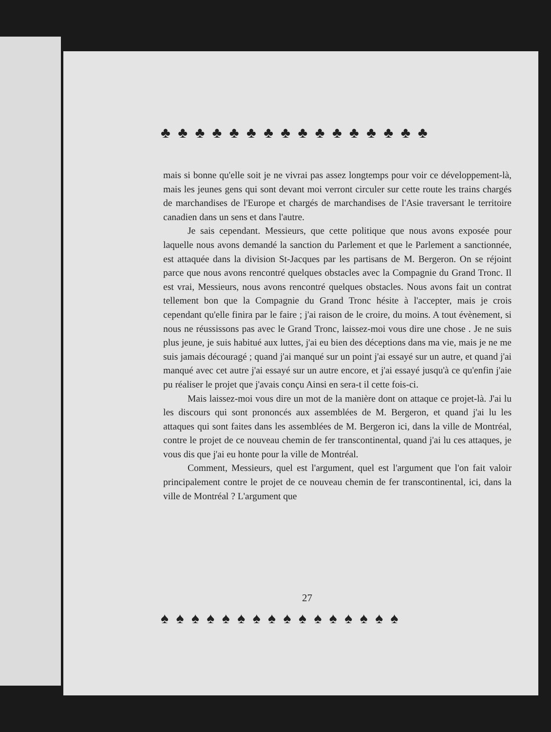♣ ♣ ♣ ♣ ♣ ♣ ♣ ♣ ♣ ♣ ♣ ♣ ♣ ♣ ♣ ♣
mais si bonne qu'elle soit je ne vivrai pas assez longtemps pour voir ce développement-là, mais les jeunes gens qui sont devant moi verront circuler sur cette route les trains chargés de marchandises de l'Europe et chargés de marchandises de l'Asie traversant le territoire canadien dans un sens et dans l'autre.
Je sais cependant. Messieurs, que cette politique que nous avons exposée pour laquelle nous avons demandé la sanction du Parlement et que le Parlement a sanctionnée, est attaquée dans la division St-Jacques par les partisans de M. Bergeron. On se réjoint parce que nous avons rencontré quelques obstacles avec la Compagnie du Grand Tronc. Il est vrai, Messieurs, nous avons rencontré quelques obstacles. Nous avons fait un contrat tellement bon que la Compagnie du Grand Tronc hésite à l'accepter, mais je crois cependant qu'elle finira par le faire ; j'ai raison de le croire, du moins. A tout évènement, si nous ne réussissons pas avec le Grand Tronc, laissez-moi vous dire une chose . Je ne suis plus jeune, je suis habitué aux luttes, j'ai eu bien des déceptions dans ma vie, mais je ne me suis jamais découragé ; quand j'ai manqué sur un point j'ai essayé sur un autre, et quand j'ai manqué avec cet autre j'ai essayé sur un autre encore, et j'ai essayé jusqu'à ce qu'enfin j'aie pu réaliser le projet que j'avais conçu Ainsi en sera-t il cette fois-ci.
Mais laissez-moi vous dire un mot de la manière dont on attaque ce projet-là. J'ai lu les discours qui sont prononcés aux assemblées de M. Bergeron, et quand j'ai lu les attaques qui sont faites dans les assemblées de M. Bergeron ici, dans la ville de Montréal, contre le projet de ce nouveau chemin de fer transcontinental, quand j'ai lu ces attaques, je vous dis que j'ai eu honte pour la ville de Montréal.
Comment, Messieurs, quel est l'argument, quel est l'argument que l'on fait valoir principalement contre le projet de ce nouveau chemin de fer transcontinental, ici, dans la ville de Montréal ? L'argument que
♠ ♠ ♠ ♠ ♠ ♠ ♠ ♠ ♠ ♠ ♠ ♠ ♠ ♠ ♠ ♠
27